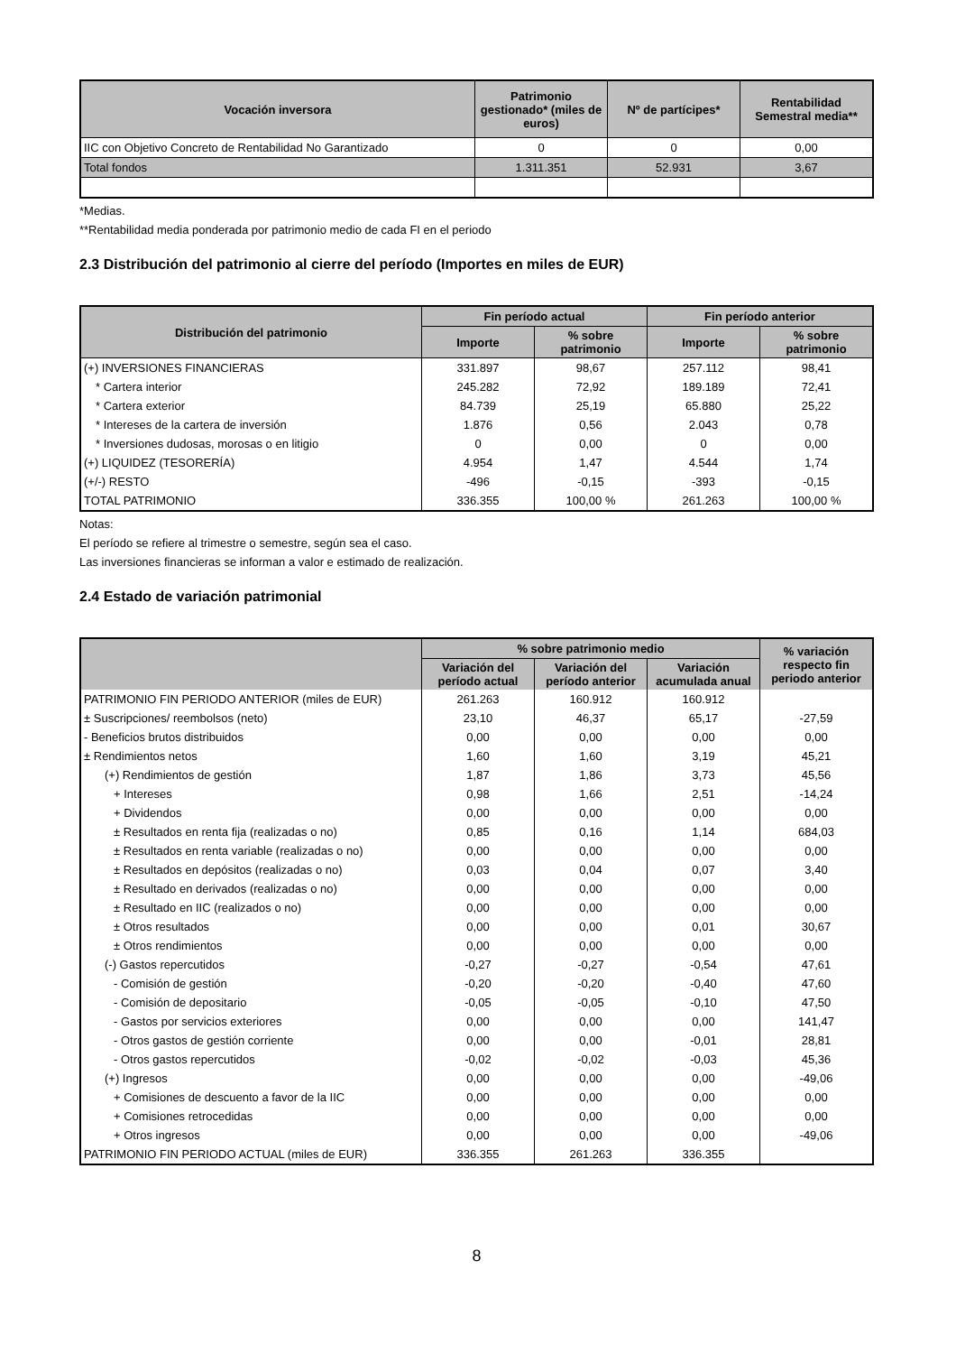| Vocación inversora | Patrimonio gestionado* (miles de euros) | Nº de partícipes* | Rentabilidad Semestral media** |
| --- | --- | --- | --- |
| IIC con Objetivo Concreto de Rentabilidad No Garantizado | 0 | 0 | 0,00 |
| Total fondos | 1.311.351 | 52.931 | 3,67 |
*Medias.
**Rentabilidad media ponderada por patrimonio medio de cada FI en el periodo
2.3 Distribución del patrimonio al cierre del período (Importes en miles de EUR)
| Distribución del patrimonio | Fin período actual | | Fin período anterior | |
| --- | --- | --- | --- | --- |
| | Importe | % sobre patrimonio | Importe | % sobre patrimonio |
| (+) INVERSIONES FINANCIERAS | 331.897 | 98,67 | 257.112 | 98,41 |
| * Cartera interior | 245.282 | 72,92 | 189.189 | 72,41 |
| * Cartera exterior | 84.739 | 25,19 | 65.880 | 25,22 |
| * Intereses de la cartera de inversión | 1.876 | 0,56 | 2.043 | 0,78 |
| * Inversiones dudosas, morosas o en litigio | 0 | 0,00 | 0 | 0,00 |
| (+) LIQUIDEZ (TESORERÍA) | 4.954 | 1,47 | 4.544 | 1,74 |
| (+/-) RESTO | -496 | -0,15 | -393 | -0,15 |
| TOTAL PATRIMONIO | 336.355 | 100,00 % | 261.263 | 100,00 % |
Notas:
El período se refiere al trimestre o semestre, según sea el caso.
Las inversiones financieras se informan a valor e estimado de realización.
2.4 Estado de variación patrimonial
| | % sobre patrimonio medio | | | % variación respecto fin periodo anterior |
| --- | --- | --- | --- | --- |
| | Variación del período actual | Variación del período anterior | Variación acumulada anual | |
| PATRIMONIO FIN PERIODO ANTERIOR (miles de EUR) | 261.263 | 160.912 | 160.912 | |
| ± Suscripciones/ reembolsos (neto) | 23,10 | 46,37 | 65,17 | -27,59 |
| - Beneficios brutos distribuidos | 0,00 | 0,00 | 0,00 | 0,00 |
| ± Rendimientos netos | 1,60 | 1,60 | 3,19 | 45,21 |
| (+) Rendimientos de gestión | 1,87 | 1,86 | 3,73 | 45,56 |
| + Intereses | 0,98 | 1,66 | 2,51 | -14,24 |
| + Dividendos | 0,00 | 0,00 | 0,00 | 0,00 |
| ± Resultados en renta fija (realizadas o no) | 0,85 | 0,16 | 1,14 | 684,03 |
| ± Resultados en renta variable (realizadas o no) | 0,00 | 0,00 | 0,00 | 0,00 |
| ± Resultados en depósitos (realizadas o no) | 0,03 | 0,04 | 0,07 | 3,40 |
| ± Resultado en derivados (realizadas o no) | 0,00 | 0,00 | 0,00 | 0,00 |
| ± Resultado en IIC (realizados o no) | 0,00 | 0,00 | 0,00 | 0,00 |
| ± Otros resultados | 0,00 | 0,00 | 0,01 | 30,67 |
| ± Otros rendimientos | 0,00 | 0,00 | 0,00 | 0,00 |
| (-) Gastos repercutidos | -0,27 | -0,27 | -0,54 | 47,61 |
| - Comisión de gestión | -0,20 | -0,20 | -0,40 | 47,60 |
| - Comisión de depositario | -0,05 | -0,05 | -0,10 | 47,50 |
| - Gastos por servicios exteriores | 0,00 | 0,00 | 0,00 | 141,47 |
| - Otros gastos de gestión corriente | 0,00 | 0,00 | -0,01 | 28,81 |
| - Otros gastos repercutidos | -0,02 | -0,02 | -0,03 | 45,36 |
| (+) Ingresos | 0,00 | 0,00 | 0,00 | -49,06 |
| + Comisiones de descuento a favor de la IIC | 0,00 | 0,00 | 0,00 | 0,00 |
| + Comisiones retrocedidas | 0,00 | 0,00 | 0,00 | 0,00 |
| + Otros ingresos | 0,00 | 0,00 | 0,00 | -49,06 |
| PATRIMONIO FIN PERIODO ACTUAL (miles de EUR) | 336.355 | 261.263 | 336.355 | |
8